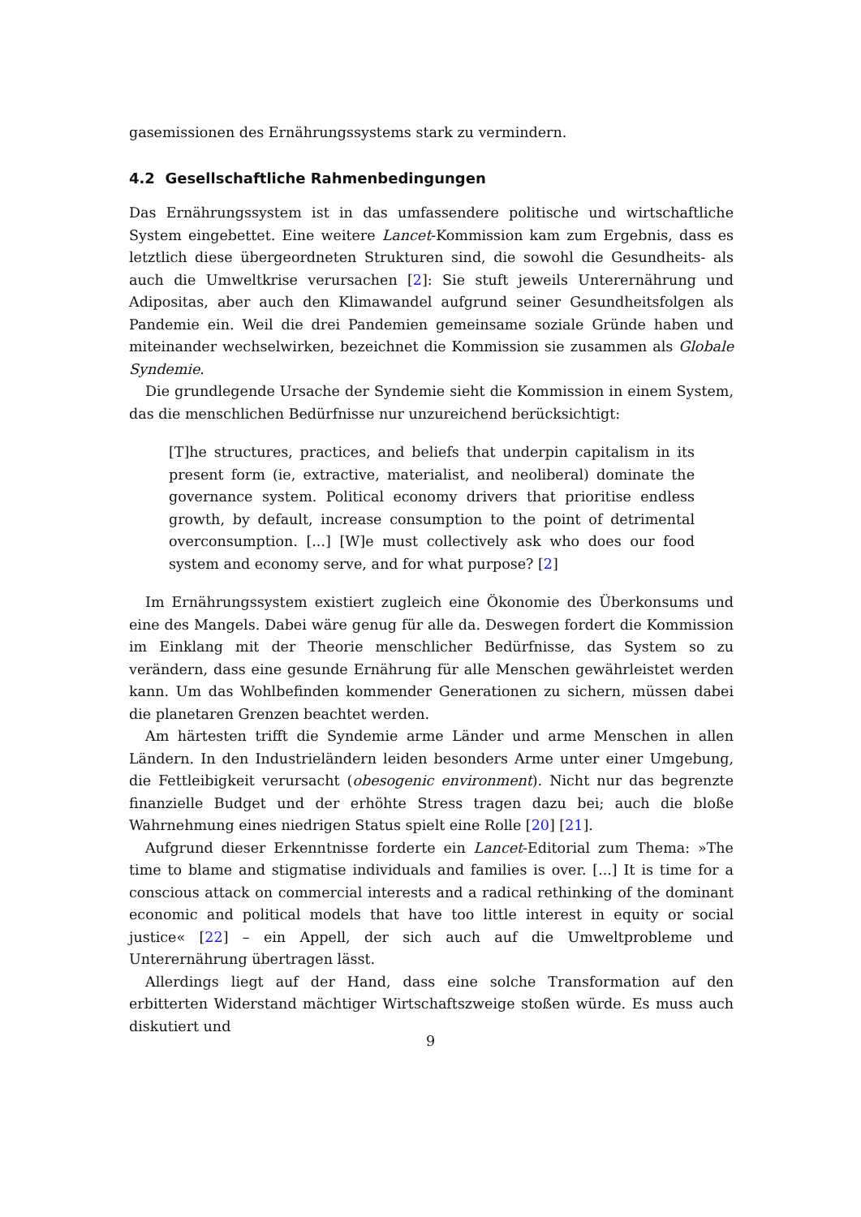gasemissionen des Ernährungssystems stark zu vermindern.
4.2 Gesellschaftliche Rahmenbedingungen
Das Ernährungssystem ist in das umfassendere politische und wirtschaftliche System eingebettet. Eine weitere Lancet-Kommission kam zum Ergebnis, dass es letztlich diese übergeordneten Strukturen sind, die sowohl die Gesundheits- als auch die Umweltkrise verursachen [2]: Sie stuft jeweils Unterernährung und Adipositas, aber auch den Klimawandel aufgrund seiner Gesundheitsfolgen als Pandemie ein. Weil die drei Pandemien gemeinsame soziale Gründe haben und miteinander wechselwirken, bezeichnet die Kommission sie zusammen als Globale Syndemie.
Die grundlegende Ursache der Syndemie sieht die Kommission in einem System, das die menschlichen Bedürfnisse nur unzureichend berücksichtigt:
[T]he structures, practices, and beliefs that underpin capitalism in its present form (ie, extractive, materialist, and neoliberal) dominate the governance system. Political economy drivers that prioritise endless growth, by default, increase consumption to the point of detrimental overconsumption. [...] [W]e must collectively ask who does our food system and economy serve, and for what purpose? [2]
Im Ernährungssystem existiert zugleich eine Ökonomie des Überkonsums und eine des Mangels. Dabei wäre genug für alle da. Deswegen fordert die Kommission im Einklang mit der Theorie menschlicher Bedürfnisse, das System so zu verändern, dass eine gesunde Ernährung für alle Menschen gewährleistet werden kann. Um das Wohlbefinden kommender Generationen zu sichern, müssen dabei die planetaren Grenzen beachtet werden.
Am härtesten trifft die Syndemie arme Länder und arme Menschen in allen Ländern. In den Industrieländern leiden besonders Arme unter einer Umgebung, die Fettleibigkeit verursacht (obesogenic environment). Nicht nur das begrenzte finanzielle Budget und der erhöhte Stress tragen dazu bei; auch die bloße Wahrnehmung eines niedrigen Status spielt eine Rolle [20] [21].
Aufgrund dieser Erkenntnisse forderte ein Lancet-Editorial zum Thema: »The time to blame and stigmatise individuals and families is over. [...] It is time for a conscious attack on commercial interests and a radical rethinking of the dominant economic and political models that have too little interest in equity or social justice« [22] – ein Appell, der sich auch auf die Umweltprobleme und Unterernährung übertragen lässt.
Allerdings liegt auf der Hand, dass eine solche Transformation auf den erbitterten Widerstand mächtiger Wirtschaftszweige stoßen würde. Es muss auch diskutiert und
9